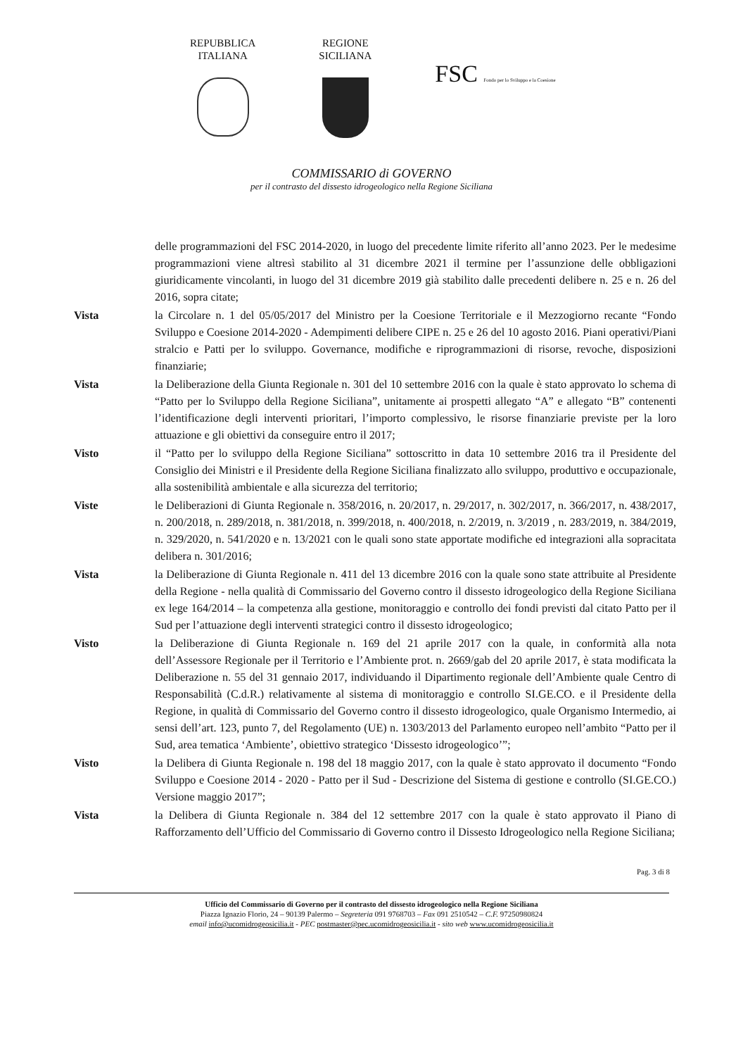REPUBBLICA
ITALIANA
REGIONE
SICILIANA
FSC Fondo per lo Sviluppo e la Coesione
COMMISSARIO di GOVERNO
per il contrasto del dissesto idrogeologico nella Regione Siciliana
delle programmazioni del FSC 2014-2020, in luogo del precedente limite riferito all’anno 2023. Per le medesime programmazioni viene altresì stabilito al 31 dicembre 2021 il termine per l’assunzione delle obbligazioni giuridicamente vincolanti, in luogo del 31 dicembre 2019 già stabilito dalle precedenti delibere n. 25 e n. 26 del 2016, sopra citate;
Vista la Circolare n. 1 del 05/05/2017 del Ministro per la Coesione Territoriale e il Mezzogiorno recante “Fondo Sviluppo e Coesione 2014-2020 - Adempimenti delibere CIPE n. 25 e 26 del 10 agosto 2016. Piani operativi/Piani stralcio e Patti per lo sviluppo. Governance, modifiche e riprogrammazioni di risorse, revoche, disposizioni finanziarie;
Vista la Deliberazione della Giunta Regionale n. 301 del 10 settembre 2016 con la quale è stato approvato lo schema di “Patto per lo Sviluppo della Regione Siciliana”, unitamente ai prospetti allegato “A” e allegato “B” contenenti l’identificazione degli interventi prioritari, l’importo complessivo, le risorse finanziarie previste per la loro attuazione e gli obiettivi da conseguire entro il 2017;
Visto il “Patto per lo sviluppo della Regione Siciliana” sottoscritto in data 10 settembre 2016 tra il Presidente del Consiglio dei Ministri e il Presidente della Regione Siciliana finalizzato allo sviluppo, produttivo e occupazionale, alla sostenibilità ambientale e alla sicurezza del territorio;
Viste le Deliberazioni di Giunta Regionale n. 358/2016, n. 20/2017, n. 29/2017, n. 302/2017, n. 366/2017, n. 438/2017, n. 200/2018, n. 289/2018, n. 381/2018, n. 399/2018, n. 400/2018, n. 2/2019, n. 3/2019 , n. 283/2019, n. 384/2019, n. 329/2020, n. 541/2020 e n. 13/2021 con le quali sono state apportate modifiche ed integrazioni alla sopracitata delibera n. 301/2016;
Vista la Deliberazione di Giunta Regionale n. 411 del 13 dicembre 2016 con la quale sono state attribuite al Presidente della Regione - nella qualità di Commissario del Governo contro il dissesto idrogeologico della Regione Siciliana ex lege 164/2014 – la competenza alla gestione, monitoraggio e controllo dei fondi previsti dal citato Patto per il Sud per l’attuazione degli interventi strategici contro il dissesto idrogeologico;
Visto la Deliberazione di Giunta Regionale n. 169 del 21 aprile 2017 con la quale, in conformità alla nota dell’Assessore Regionale per il Territorio e l’Ambiente prot. n. 2669/gab del 20 aprile 2017, è stata modificata la Deliberazione n. 55 del 31 gennaio 2017, individuando il Dipartimento regionale dell’Ambiente quale Centro di Responsabilità (C.d.R.) relativamente al sistema di monitoraggio e controllo SI.GE.CO. e il Presidente della Regione, in qualità di Commissario del Governo contro il dissesto idrogeologico, quale Organismo Intermedio, ai sensi dell’art. 123, punto 7, del Regolamento (UE) n. 1303/2013 del Parlamento europeo nell’ambito “Patto per il Sud, area tematica ‘Ambiente’, obiettivo strategico ‘Dissesto idrogeologico’”;
Visto la Delibera di Giunta Regionale n. 198 del 18 maggio 2017, con la quale è stato approvato il documento “Fondo Sviluppo e Coesione 2014 - 2020 - Patto per il Sud - Descrizione del Sistema di gestione e controllo (SI.GE.CO.) Versione maggio 2017”;
Vista la Delibera di Giunta Regionale n. 384 del 12 settembre 2017 con la quale è stato approvato il Piano di Rafforzamento dell’Ufficio del Commissario di Governo contro il Dissesto Idrogeologico nella Regione Siciliana;
Pag. 3 di 8
Ufficio del Commissario di Governo per il contrasto del dissesto idrogeologico nella Regione Siciliana
Piazza Ignazio Florio, 24 – 90139 Palermo – Segreteria 091 9768703 – Fax 091 2510542 – C.F. 97250980824
email info@ucomidrogeosicilia.it - PEC postmaster@pec.ucomidrogeosicilia.it - sito web www.ucomidrogeosicilia.it